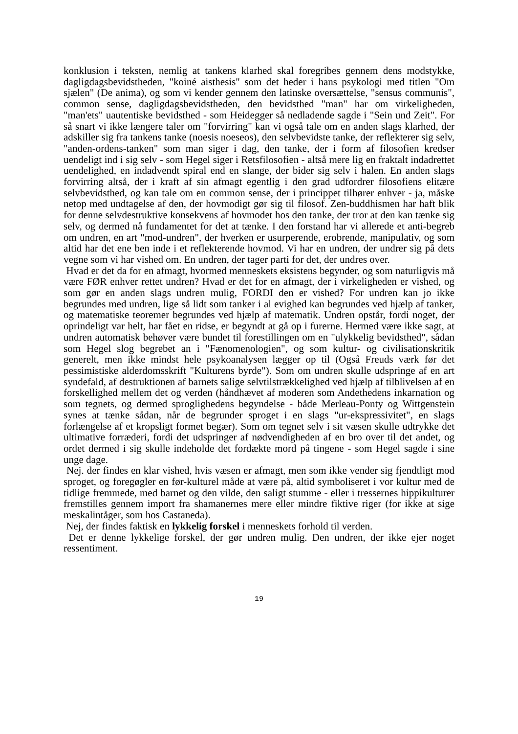konklusion i teksten, nemlig at tankens klarhed skal foregribes gennem dens modstykke, dagligdagsbevidstheden, "koiné aisthesis" som det heder i hans psykologi med titlen "Om sjælen" (De anima), og som vi kender gennem den latinske oversættelse, "sensus communis", common sense, dagligdagsbevidstheden, den bevidsthed "man" har om virkeligheden, "man'ets" uautentiske bevidsthed - som Heidegger så nedladende sagde i "Sein und Zeit". For så snart vi ikke længere taler om "forvirring" kan vi også tale om en anden slags klarhed, der adskiller sig fra tankens tanke (noesis noeseos), den selvbevidste tanke, der reflekterer sig selv, "anden-ordens-tanken" som man siger i dag, den tanke, der i form af filosofien kredser uendeligt ind i sig selv - som Hegel siger i Retsfilosofien - altså mere lig en fraktalt indadrettet uendelighed, en indadvendt spiral end en slange, der bider sig selv i halen. En anden slags forvirring altså, der i kraft af sin afmagt egentlig i den grad udfordrer filosofiens elitære selvbevidsthed, og kan tale om en common sense, der i princippet tilhører enhver - ja, måske netop med undtagelse af den, der hovmodigt gør sig til filosof. Zen-buddhismen har haft blik for denne selvdestruktive konsekvens af hovmodet hos den tanke, der tror at den kan tænke sig selv, og dermed nå fundamentet for det at tænke. I den forstand har vi allerede et anti-begreb om undren, en art "mod-undren", der hverken er usurperende, erobrende, manipulativ, og som altid har det ene ben inde i et reflekterende hovmod. Vi har en undren, der undrer sig på dets vegne som vi har vished om. En undren, der tager parti for det, der undres over.
Hvad er det da for en afmagt, hvormed menneskets eksistens begynder, og som naturligvis må være FØR enhver rettet undren? Hvad er det for en afmagt, der i virkeligheden er vished, og som gør en anden slags undren mulig, FORDI den er vished? For undren kan jo ikke begrundes med undren, lige så lidt som tanker i al evighed kan begrundes ved hjælp af tanker, og matematiske teoremer begrundes ved hjælp af matematik. Undren opstår, fordi noget, der oprindeligt var helt, har fået en ridse, er begyndt at gå op i furerne. Hermed være ikke sagt, at undren automatisk behøver være bundet til forestillingen om en "ulykkelig bevidsthed", sådan som Hegel slog begrebet an i "Fænomenologien", og som kultur- og civilisationskritik generelt, men ikke mindst hele psykoanalysen lægger op til (Også Freuds værk før det pessimistiske alderdomsskrift "Kulturens byrde"). Som om undren skulle udspringe af en art syndefald, af destruktionen af barnets salige selvtilstrækkelighed ved hjælp af tilblivelsen af en forskellighed mellem det og verden (håndhævet af moderen som Andethedens inkarnation og som tegnets, og dermed sproglighedens begyndelse - både Merleau-Ponty og Wittgenstein synes at tænke sådan, når de begrunder sproget i en slags "ur-ekspressivitet", en slags forlængelse af et kropsligt formet begær). Som om tegnet selv i sit væsen skulle udtrykke det ultimative forræderi, fordi det udspringer af nødvendigheden af en bro over til det andet, og ordet dermed i sig skulle indeholde det fordækte mord på tingene - som Hegel sagde i sine unge dage.
Nej. der findes en klar vished, hvis væsen er afmagt, men som ikke vender sig fjendtligt mod sproget, og foregøgler en før-kulturel måde at være på, altid symboliseret i vor kultur med de tidlige fremmede, med barnet og den vilde, den saligt stumme - eller i tressernes hippikulturer fremstilles gennem import fra shamanernes mere eller mindre fiktive riger (for ikke at sige meskalintåger, som hos Castaneda).
Nej, der findes faktisk en lykkelig forskel i menneskets forhold til verden.
Det er denne lykkelige forskel, der gør undren mulig. Den undren, der ikke ejer noget ressentiment.
19